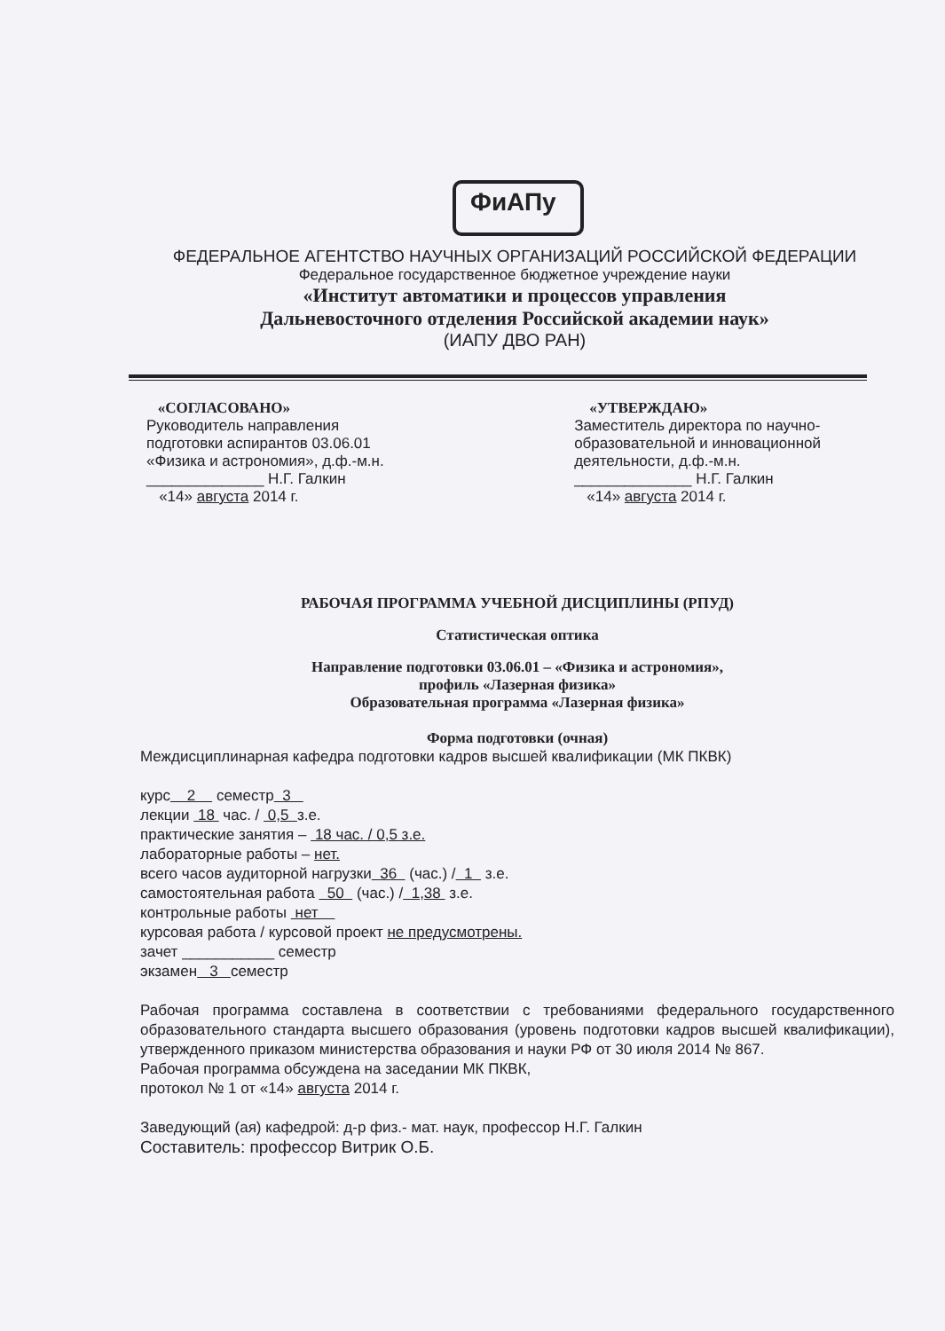ФиАПу
ФЕДЕРАЛЬНОЕ АГЕНТСТВО НАУЧНЫХ ОРГАНИЗАЦИЙ РОССИЙСКОЙ ФЕДЕРАЦИИ
Федеральное государственное бюджетное учреждение науки
«Институт автоматики и процессов управления
Дальневосточного отделения Российской академии наук»
(ИАПУ ДВО РАН)
«СОГЛАСОВАНО»
Руководитель направления
подготовки аспирантов 03.06.01
«Физика и астрономия», д.ф.-м.н.
______________ Н.Г. Галкин
«14» августа 2014 г.
«УТВЕРЖДАЮ»
Заместитель директора по научно-
образовательной и инновационной
деятельности, д.ф.-м.н.
______________ Н.Г. Галкин
«14» августа 2014 г.
РАБОЧАЯ ПРОГРАММА УЧЕБНОЙ ДИСЦИПЛИНЫ (РПУД)
Статистическая оптика
Направление подготовки 03.06.01 – «Физика и астрономия»,
профиль «Лазерная физика»
Образовательная программа «Лазерная физика»
Форма подготовки (очная)
Междисциплинарная кафедра подготовки кадров высшей квалификации (МК ПКВК)
курс 2 семестр 3
лекции 18 час. / 0,5 з.е.
практические занятия – 18 час. / 0,5 з.е.
лабораторные работы – нет.
всего часов аудиторной нагрузки 36 (час.) / 1 з.е.
самостоятельная работа 50 (час.) / 1,38 з.е.
контрольные работы нет
курсовая работа / курсовой проект не предусмотрены.
зачет ___________ семестр
экзамен 3 семестр
Рабочая программа составлена в соответствии с требованиями федерального государственного образовательного стандарта высшего образования (уровень подготовки кадров высшей квалификации), утвержденного приказом министерства образования и науки РФ от 30 июля 2014 № 867.
Рабочая программа обсуждена на заседании МК ПКВК,
протокол № 1 от «14» августа 2014 г.
Заведующий (ая) кафедрой: д-р физ.- мат. наук, профессор Н.Г. Галкин
Составитель: профессор Витрик О.Б.